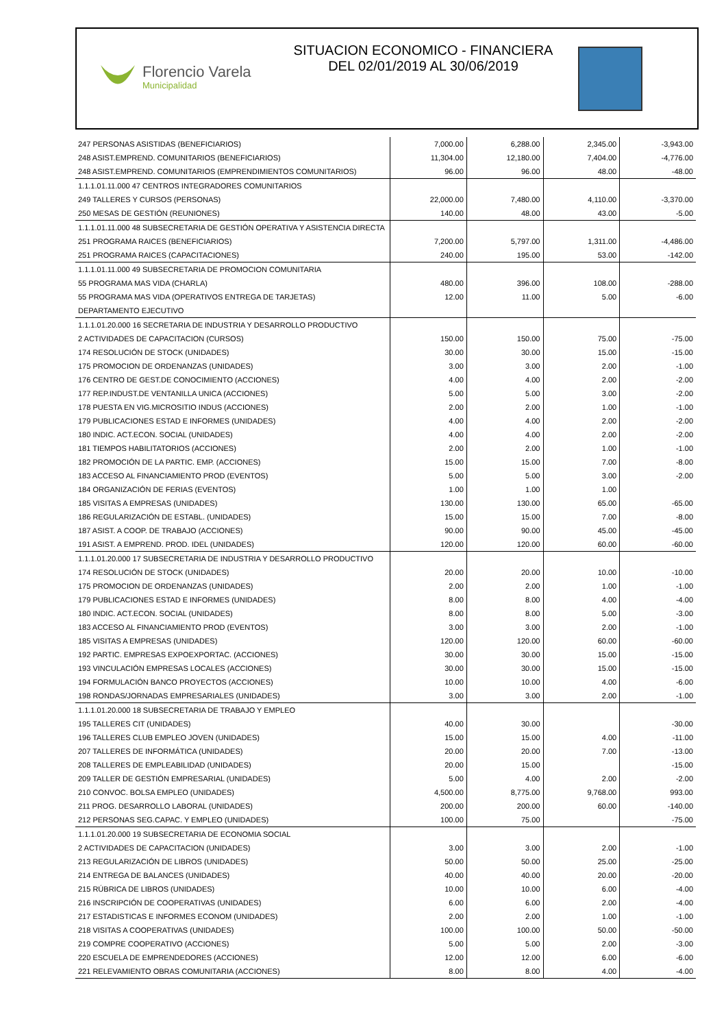Florencio Varela
Municipalidad
SITUACION ECONOMICO - FINANCIERA
DEL 02/01/2019 AL 30/06/2019
| 247 PERSONAS ASISTIDAS (BENEFICIARIOS) | 7,000.00 | 6,288.00 | 2,345.00 | -3,943.00 |
| 248 ASIST.EMPREND. COMUNITARIOS (BENEFICIARIOS) | 11,304.00 | 12,180.00 | 7,404.00 | -4,776.00 |
| 248 ASIST.EMPREND. COMUNITARIOS (EMPRENDIMIENTOS COMUNITARIOS) | 96.00 | 96.00 | 48.00 | -48.00 |
| 1.1.1.01.11.000 47 CENTROS INTEGRADORES COMUNITARIOS | | | | |
| 249 TALLERES Y CURSOS (PERSONAS) | 22,000.00 | 7,480.00 | 4,110.00 | -3,370.00 |
| 250 MESAS DE GESTIÓN (REUNIONES) | 140.00 | 48.00 | 43.00 | -5.00 |
| 1.1.1.01.11.000 48 SUBSECRETARIA DE GESTIÓN OPERATIVA Y ASISTENCIA DIRECTA | | | | |
| 251 PROGRAMA RAICES (BENEFICIARIOS) | 7,200.00 | 5,797.00 | 1,311.00 | -4,486.00 |
| 251 PROGRAMA RAICES (CAPACITACIONES) | 240.00 | 195.00 | 53.00 | -142.00 |
| 1.1.1.01.11.000 49 SUBSECRETARIA DE PROMOCION COMUNITARIA | | | | |
| 55 PROGRAMA MAS VIDA (CHARLA) | 480.00 | 396.00 | 108.00 | -288.00 |
| 55 PROGRAMA MAS VIDA (OPERATIVOS ENTREGA DE TARJETAS) | 12.00 | 11.00 | 5.00 | -6.00 |
| DEPARTAMENTO EJECUTIVO | | | | |
| 1.1.1.01.20.000 16 SECRETARIA DE INDUSTRIA Y DESARROLLO PRODUCTIVO | | | | |
| 2 ACTIVIDADES DE CAPACITACION (CURSOS) | 150.00 | 150.00 | 75.00 | -75.00 |
| 174 RESOLUCIÓN DE STOCK (UNIDADES) | 30.00 | 30.00 | 15.00 | -15.00 |
| 175 PROMOCION DE ORDENANZAS (UNIDADES) | 3.00 | 3.00 | 2.00 | -1.00 |
| 176 CENTRO DE GEST.DE CONOCIMIENTO (ACCIONES) | 4.00 | 4.00 | 2.00 | -2.00 |
| 177 REP.INDUST.DE VENTANILLA UNICA (ACCIONES) | 5.00 | 5.00 | 3.00 | -2.00 |
| 178 PUESTA EN VIG.MICROSITIO INDUS (ACCIONES) | 2.00 | 2.00 | 1.00 | -1.00 |
| 179 PUBLICACIONES ESTAD E INFORMES (UNIDADES) | 4.00 | 4.00 | 2.00 | -2.00 |
| 180 INDIC. ACT.ECON. SOCIAL (UNIDADES) | 4.00 | 4.00 | 2.00 | -2.00 |
| 181 TIEMPOS HABILITATORIOS (ACCIONES) | 2.00 | 2.00 | 1.00 | -1.00 |
| 182 PROMOCIÓN DE LA PARTIC. EMP. (ACCIONES) | 15.00 | 15.00 | 7.00 | -8.00 |
| 183 ACCESO AL FINANCIAMIENTO PROD (EVENTOS) | 5.00 | 5.00 | 3.00 | -2.00 |
| 184 ORGANIZACIÓN DE FERIAS (EVENTOS) | 1.00 | 1.00 | 1.00 | |
| 185 VISITAS A EMPRESAS (UNIDADES) | 130.00 | 130.00 | 65.00 | -65.00 |
| 186 REGULARIZACIÓN DE ESTABL. (UNIDADES) | 15.00 | 15.00 | 7.00 | -8.00 |
| 187 ASIST. A COOP. DE TRABAJO (ACCIONES) | 90.00 | 90.00 | 45.00 | -45.00 |
| 191 ASIST. A EMPREND. PROD. IDEL (UNIDADES) | 120.00 | 120.00 | 60.00 | -60.00 |
| 1.1.1.01.20.000 17 SUBSECRETARIA DE INDUSTRIA Y DESARROLLO PRODUCTIVO | | | | |
| 174 RESOLUCIÓN DE STOCK (UNIDADES) | 20.00 | 20.00 | 10.00 | -10.00 |
| 175 PROMOCION DE ORDENANZAS (UNIDADES) | 2.00 | 2.00 | 1.00 | -1.00 |
| 179 PUBLICACIONES ESTAD E INFORMES (UNIDADES) | 8.00 | 8.00 | 4.00 | -4.00 |
| 180 INDIC. ACT.ECON. SOCIAL (UNIDADES) | 8.00 | 8.00 | 5.00 | -3.00 |
| 183 ACCESO AL FINANCIAMIENTO PROD (EVENTOS) | 3.00 | 3.00 | 2.00 | -1.00 |
| 185 VISITAS A EMPRESAS (UNIDADES) | 120.00 | 120.00 | 60.00 | -60.00 |
| 192 PARTIC. EMPRESAS EXPOEXPORTAC. (ACCIONES) | 30.00 | 30.00 | 15.00 | -15.00 |
| 193 VINCULACIÓN EMPRESAS LOCALES (ACCIONES) | 30.00 | 30.00 | 15.00 | -15.00 |
| 194 FORMULACIÓN BANCO PROYECTOS (ACCIONES) | 10.00 | 10.00 | 4.00 | -6.00 |
| 198 RONDAS/JORNADAS EMPRESARIALES (UNIDADES) | 3.00 | 3.00 | 2.00 | -1.00 |
| 1.1.1.01.20.000 18 SUBSECRETARIA DE TRABAJO Y EMPLEO | | | | |
| 195 TALLERES CIT (UNIDADES) | 40.00 | 30.00 | | -30.00 |
| 196 TALLERES CLUB EMPLEO JOVEN (UNIDADES) | 15.00 | 15.00 | 4.00 | -11.00 |
| 207 TALLERES DE INFORMÁTICA (UNIDADES) | 20.00 | 20.00 | 7.00 | -13.00 |
| 208 TALLERES DE EMPLEABILIDAD (UNIDADES) | 20.00 | 15.00 | | -15.00 |
| 209 TALLER DE GESTIÓN EMPRESARIAL (UNIDADES) | 5.00 | 4.00 | 2.00 | -2.00 |
| 210 CONVOC. BOLSA EMPLEO (UNIDADES) | 4,500.00 | 8,775.00 | 9,768.00 | 993.00 |
| 211 PROG. DESARROLLO LABORAL (UNIDADES) | 200.00 | 200.00 | 60.00 | -140.00 |
| 212 PERSONAS SEG.CAPAC. Y EMPLEO (UNIDADES) | 100.00 | 75.00 | | -75.00 |
| 1.1.1.01.20.000 19 SUBSECRETARIA DE ECONOMIA SOCIAL | | | | |
| 2 ACTIVIDADES DE CAPACITACION (UNIDADES) | 3.00 | 3.00 | 2.00 | -1.00 |
| 213 REGULARIZACIÓN DE LIBROS (UNIDADES) | 50.00 | 50.00 | 25.00 | -25.00 |
| 214 ENTREGA DE BALANCES (UNIDADES) | 40.00 | 40.00 | 20.00 | -20.00 |
| 215 RÚBRICA DE LIBROS (UNIDADES) | 10.00 | 10.00 | 6.00 | -4.00 |
| 216 INSCRIPCIÓN DE COOPERATIVAS (UNIDADES) | 6.00 | 6.00 | 2.00 | -4.00 |
| 217 ESTADISTICAS E INFORMES ECONOM (UNIDADES) | 2.00 | 2.00 | 1.00 | -1.00 |
| 218 VISITAS A COOPERATIVAS (UNIDADES) | 100.00 | 100.00 | 50.00 | -50.00 |
| 219 COMPRE COOPERATIVO (ACCIONES) | 5.00 | 5.00 | 2.00 | -3.00 |
| 220 ESCUELA DE EMPRENDEDORES (ACCIONES) | 12.00 | 12.00 | 6.00 | -6.00 |
| 221 RELEVAMIENTO OBRAS COMUNITARIA (ACCIONES) | 8.00 | 8.00 | 4.00 | -4.00 |